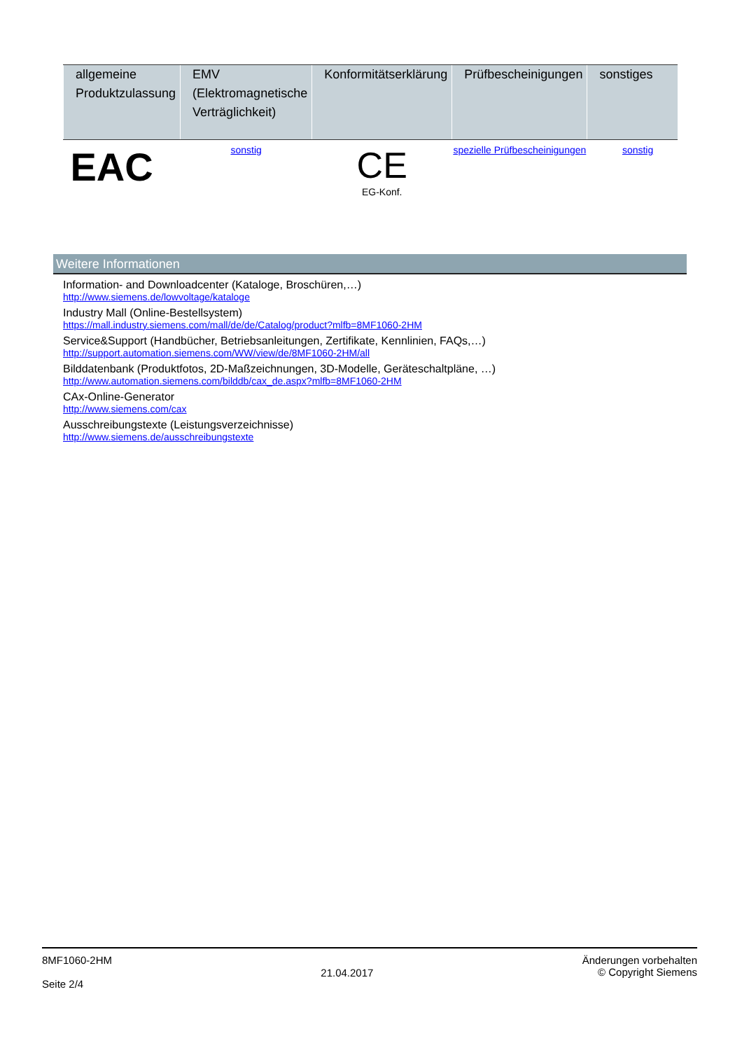| allgemeine Produktzulassung | EMV (Elektromagnetische Verträglichkeit) | Konformitätserklärung | Prüfbescheinigungen | sonstiges |
| --- | --- | --- | --- | --- |
| EAC | sonstig | CE EG-Konf. | spezielle Prüfbescheinigungen | sonstig |
Weitere Informationen
Information- and Downloadcenter (Kataloge, Broschüren,…)
http://www.siemens.de/lowvoltage/kataloge
Industry Mall (Online-Bestellsystem)
https://mall.industry.siemens.com/mall/de/de/Catalog/product?mlfb=8MF1060-2HM
Service&Support (Handbücher, Betriebsanleitungen, Zertifikate, Kennlinien, FAQs,…)
http://support.automation.siemens.com/WW/view/de/8MF1060-2HM/all
Bilddatenbank (Produktfotos, 2D-Maßzeichnungen, 3D-Modelle, Geräteschaltpläne, …)
http://www.automation.siemens.com/bilddb/cax_de.aspx?mlfb=8MF1060-2HM
CAx-Online-Generator
http://www.siemens.com/cax
Ausschreibungstexte (Leistungsverzeichnisse)
http://www.siemens.de/ausschreibungstexte
8MF1060-2HM
Seite 2/4
21.04.2017
Änderungen vorbehalten
© Copyright Siemens